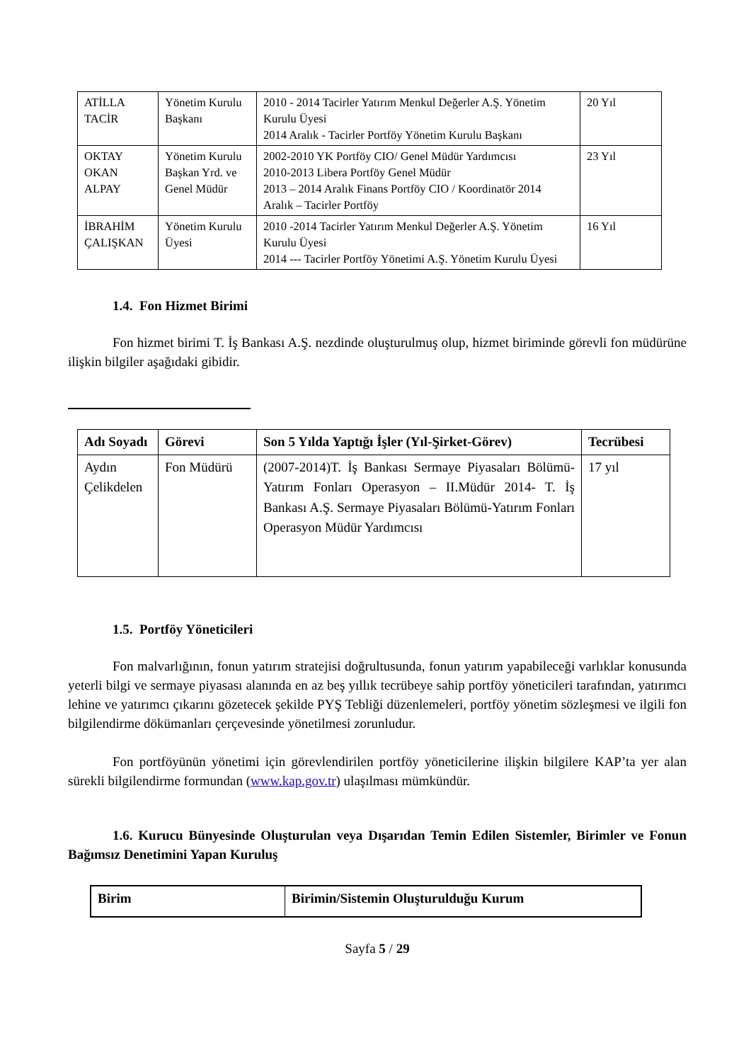| ATİLLA TACİR | Yönetim Kurulu Başkanı | 2010 - 2014 Tacirler Yatırım Menkul Değerler A.Ş. Yönetim Kurulu Üyesi 2014 Aralık - Tacirler Portföy Yönetim Kurulu Başkanı | 20 Yıl |
| OKTAY OKAN ALPAY | Yönetim Kurulu Başkan Yrd. ve Genel Müdür | 2002-2010 YK Portföy CIO/ Genel Müdür Yardımcısı 2010-2013 Libera Portföy Genel Müdür 2013 – 2014 Aralık Finans Portföy CIO / Koordinatör 2014 Aralık – Tacirler Portföy | 23 Yıl |
| İBRAHİM ÇALIŞKAN | Yönetim Kurulu Üyesi | 2010 -2014 Tacirler Yatırım Menkul Değerler A.Ş. Yönetim Kurulu Üyesi 2014 --- Tacirler Portföy Yönetimi A.Ş. Yönetim Kurulu Üyesi | 16 Yıl |
1.4. Fon Hizmet Birimi
Fon hizmet birimi T. İş Bankası A.Ş. nezdinde oluşturulmuş olup, hizmet biriminde görevli fon müdürüne ilişkin bilgiler aşağıdaki gibidir.
| Adı Soyadı | Görevi | Son 5 Yılda Yaptığı İşler (Yıl-Şirket-Görev) | Tecrübesi |
| --- | --- | --- | --- |
| Aydın Çelikdelen | Fon Müdürü | (2007-2014)T. İş Bankası Sermaye Piyasaları Bölümü-Yatırım Fonları Operasyon – II.Müdür 2014- T. İş Bankası A.Ş. Sermaye Piyasaları Bölümü-Yatırım Fonları Operasyon Müdür Yardımcısı | 17 yıl |
1.5. Portföy Yöneticileri
Fon malvarlığının, fonun yatırım stratejisi doğrultusunda, fonun yatırım yapabileceği varlıklar konusunda yeterli bilgi ve sermaye piyasası alanında en az beş yıllık tecrübeye sahip portföy yöneticileri tarafından, yatırımcı lehine ve yatırımcı çıkarını gözetecek şekilde PYŞ Tebliği düzenlemeleri, portföy yönetim sözleşmesi ve ilgili fon bilgilendirme dökümanları çerçevesinde yönetilmesi zorunludur.
Fon portföyünün yönetimi için görevlendirilen portföy yöneticilerine ilişkin bilgilere KAP’ta yer alan sürekli bilgilendirme formundan (www.kap.gov.tr) ulaşılması mümkündür.
1.6. Kurucu Bünyesinde Oluşturulan veya Dışarıdan Temin Edilen Sistemler, Birimler ve Fonun Bağımsız Denetimini Yapan Kuruluş
| Birim | Birimin/Sistemin Oluşturulduğu Kurum |
| --- | --- |
Sayfa 5 / 29